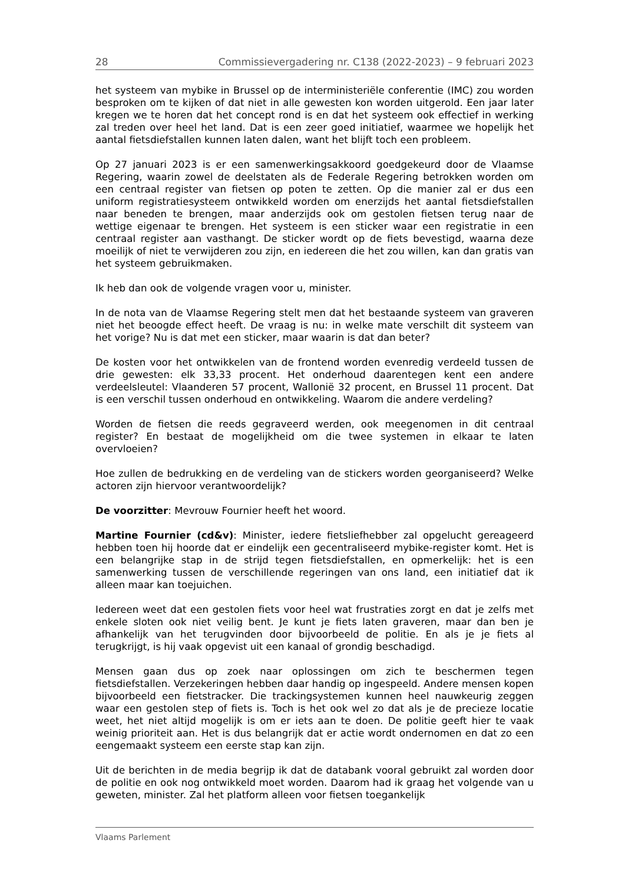28 Commissievergadering nr. C138 (2022-2023) – 9 februari 2023
het systeem van mybike in Brussel op de interministeriële conferentie (IMC) zou worden besproken om te kijken of dat niet in alle gewesten kon worden uitgerold. Een jaar later kregen we te horen dat het concept rond is en dat het systeem ook effectief in werking zal treden over heel het land. Dat is een zeer goed initiatief, waarmee we hopelijk het aantal fietsdiefstallen kunnen laten dalen, want het blijft toch een probleem.
Op 27 januari 2023 is er een samenwerkingsakkoord goedgekeurd door de Vlaamse Regering, waarin zowel de deelstaten als de Federale Regering betrokken worden om een centraal register van fietsen op poten te zetten. Op die manier zal er dus een uniform registratiesysteem ontwikkeld worden om enerzijds het aantal fietsdiefstallen naar beneden te brengen, maar anderzijds ook om gestolen fietsen terug naar de wettige eigenaar te brengen. Het systeem is een sticker waar een registratie in een centraal register aan vasthangt. De sticker wordt op de fiets bevestigd, waarna deze moeilijk of niet te verwijderen zou zijn, en iedereen die het zou willen, kan dan gratis van het systeem gebruikmaken.
Ik heb dan ook de volgende vragen voor u, minister.
In de nota van de Vlaamse Regering stelt men dat het bestaande systeem van graveren niet het beoogde effect heeft. De vraag is nu: in welke mate verschilt dit systeem van het vorige? Nu is dat met een sticker, maar waarin is dat dan beter?
De kosten voor het ontwikkelen van de frontend worden evenredig verdeeld tussen de drie gewesten: elk 33,33 procent. Het onderhoud daarentegen kent een andere verdeelsleutel: Vlaanderen 57 procent, Wallonië 32 procent, en Brussel 11 procent. Dat is een verschil tussen onderhoud en ontwikkeling. Waarom die andere verdeling?
Worden de fietsen die reeds gegraveerd werden, ook meegenomen in dit centraal register? En bestaat de mogelijkheid om die twee systemen in elkaar te laten overvloeien?
Hoe zullen de bedrukking en de verdeling van de stickers worden georganiseerd? Welke actoren zijn hiervoor verantwoordelijk?
De voorzitter: Mevrouw Fournier heeft het woord.
Martine Fournier (cd&v): Minister, iedere fietsliefhebber zal opgelucht gereageerd hebben toen hij hoorde dat er eindelijk een gecentraliseerd mybike-register komt. Het is een belangrijke stap in de strijd tegen fietsdiefstallen, en opmerkelijk: het is een samenwerking tussen de verschillende regeringen van ons land, een initiatief dat ik alleen maar kan toejuichen.
Iedereen weet dat een gestolen fiets voor heel wat frustraties zorgt en dat je zelfs met enkele sloten ook niet veilig bent. Je kunt je fiets laten graveren, maar dan ben je afhankelijk van het terugvinden door bijvoorbeeld de politie. En als je je fiets al terugkrijgt, is hij vaak opgevist uit een kanaal of grondig beschadigd.
Mensen gaan dus op zoek naar oplossingen om zich te beschermen tegen fietsdiefstallen. Verzekeringen hebben daar handig op ingespeeld. Andere mensen kopen bijvoorbeeld een fietstracker. Die trackingsystemen kunnen heel nauwkeurig zeggen waar een gestolen step of fiets is. Toch is het ook wel zo dat als je de precieze locatie weet, het niet altijd mogelijk is om er iets aan te doen. De politie geeft hier te vaak weinig prioriteit aan. Het is dus belangrijk dat er actie wordt ondernomen en dat zo een eengemaakt systeem een eerste stap kan zijn.
Uit de berichten in de media begrijp ik dat de databank vooral gebruikt zal worden door de politie en ook nog ontwikkeld moet worden. Daarom had ik graag het volgende van u geweten, minister. Zal het platform alleen voor fietsen toegankelijk
Vlaams Parlement